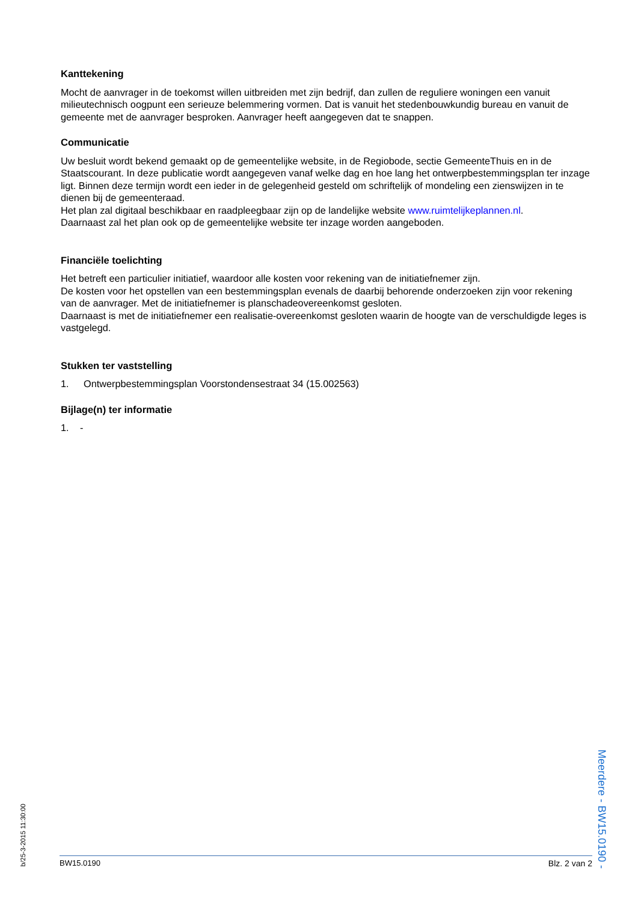Kanttekening
Mocht de aanvrager in de toekomst willen uitbreiden met zijn bedrijf, dan zullen de reguliere woningen een vanuit milieutechnisch oogpunt een serieuze belemmering vormen. Dat is vanuit het stedenbouwkundig bureau en vanuit de gemeente met de aanvrager besproken. Aanvrager heeft aangegeven dat te snappen.
Communicatie
Uw besluit wordt bekend gemaakt op de gemeentelijke website, in de Regiobode, sectie GemeenteThuis en in de Staatscourant. In deze publicatie wordt aangegeven vanaf welke dag en hoe lang het ontwerpbestemmingsplan ter inzage ligt. Binnen deze termijn wordt een ieder in de gelegenheid gesteld om schriftelijk of mondeling een zienswijzen in te dienen bij de gemeenteraad.
Het plan zal digitaal beschikbaar en raadpleegbaar zijn op de landelijke website www.ruimtelijkeplannen.nl.
Daarnaast zal het plan ook op de gemeentelijke website ter inzage worden aangeboden.
Financiële toelichting
Het betreft een particulier initiatief, waardoor alle kosten voor rekening van de initiatiefnemer zijn.
De kosten voor het opstellen van een bestemmingsplan evenals de daarbij behorende onderzoeken zijn voor rekening van de aanvrager. Met de initiatiefnemer is planschadeovereenkomst gesloten.
Daarnaast is met de initiatiefnemer een realisatie-overeenkomst gesloten waarin de hoogte van de verschuldigde leges is vastgelegd.
Stukken ter vaststelling
1. Ontwerpbestemmingsplan Voorstondensestraat 34 (15.002563)
Bijlage(n) ter informatie
1. -
b/25-3-2015 11:30:00
Meerdere - BW15.0190 -
BW15.0190 Blz. 2 van 2